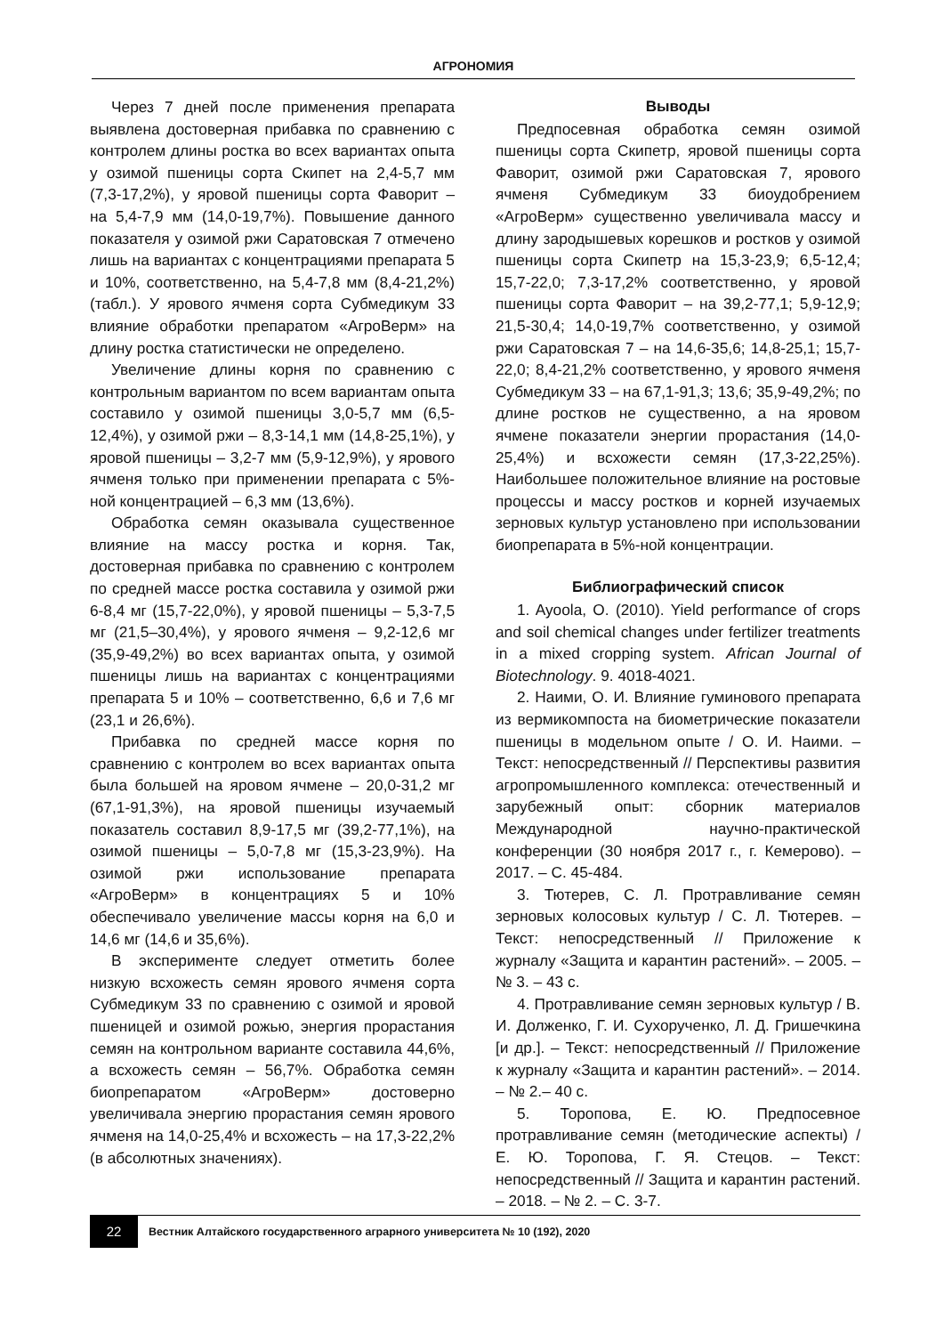АГРОНОМИЯ
Через 7 дней после применения препарата выявлена достоверная прибавка по сравнению с контролем длины ростка во всех вариантах опыта у озимой пшеницы сорта Скипет на 2,4-5,7 мм (7,3-17,2%), у яровой пшеницы сорта Фаворит – на 5,4-7,9 мм (14,0-19,7%). Повышение данного показателя у озимой ржи Саратовская 7 отмечено лишь на вариантах с концентрациями препарата 5 и 10%, соответственно, на 5,4-7,8 мм (8,4-21,2%) (табл.). У ярового ячменя сорта Субмедикум 33 влияние обработки препаратом «АгроВерм» на длину ростка статистически не определено.
Увеличение длины корня по сравнению с контрольным вариантом по всем вариантам опыта составило у озимой пшеницы 3,0-5,7 мм (6,5-12,4%), у озимой ржи – 8,3-14,1 мм (14,8-25,1%), у яровой пшеницы – 3,2-7 мм (5,9-12,9%), у ярового ячменя только при применении препарата с 5%-ной концентрацией – 6,3 мм (13,6%).
Обработка семян оказывала существенное влияние на массу ростка и корня. Так, достоверная прибавка по сравнению с контролем по средней массе ростка составила у озимой ржи 6-8,4 мг (15,7-22,0%), у яровой пшеницы – 5,3-7,5 мг (21,5–30,4%), у ярового ячменя – 9,2-12,6 мг (35,9-49,2%) во всех вариантах опыта, у озимой пшеницы лишь на вариантах с концентрациями препарата 5 и 10% – соответственно, 6,6 и 7,6 мг (23,1 и 26,6%).
Прибавка по средней массе корня по сравнению с контролем во всех вариантах опыта была большей на яровом ячмене – 20,0-31,2 мг (67,1-91,3%), на яровой пшеницы изучаемый показатель составил 8,9-17,5 мг (39,2-77,1%), на озимой пшеницы – 5,0-7,8 мг (15,3-23,9%). На озимой ржи использование препарата «АгроВерм» в концентрациях 5 и 10% обеспечивало увеличение массы корня на 6,0 и 14,6 мг (14,6 и 35,6%).
В эксперименте следует отметить более низкую всхожесть семян ярового ячменя сорта Субмедикум 33 по сравнению с озимой и яровой пшеницей и озимой рожью, энергия прорастания семян на контрольном варианте составила 44,6%, а всхожесть семян – 56,7%. Обработка семян биопрепаратом «АгроВерм» достоверно увеличивала энергию прорастания семян ярового ячменя на 14,0-25,4% и всхожесть – на 17,3-22,2% (в абсолютных значениях).
Выводы
Предпосевная обработка семян озимой пшеницы сорта Скипетр, яровой пшеницы сорта Фаворит, озимой ржи Саратовская 7, ярового ячменя Субмедикум 33 биоудобрением «АгроВерм» существенно увеличивала массу и длину зародышевых корешков и ростков у озимой пшеницы сорта Скипетр на 15,3-23,9; 6,5-12,4; 15,7-22,0; 7,3-17,2% соответственно, у яровой пшеницы сорта Фаворит – на 39,2-77,1; 5,9-12,9; 21,5-30,4; 14,0-19,7% соответственно, у озимой ржи Саратовская 7 – на 14,6-35,6; 14,8-25,1; 15,7-22,0; 8,4-21,2% соответственно, у ярового ячменя Субмедикум 33 – на 67,1-91,3; 13,6; 35,9-49,2%; по длине ростков не существенно, а на яровом ячмене показатели энергии прорастания (14,0-25,4%) и всхожести семян (17,3-22,25%). Наибольшее положительное влияние на ростовые процессы и массу ростков и корней изучаемых зерновых культур установлено при использовании биопрепарата в 5%-ной концентрации.
Библиографический список
1. Ayoola, O. (2010). Yield performance of crops and soil chemical changes under fertilizer treatments in a mixed cropping system. African Journal of Biotechnology. 9. 4018-4021.
2. Наими, О. И. Влияние гуминового препарата из вермикомпоста на биометрические показатели пшеницы в модельном опыте / О. И. Наими. – Текст: непосредственный // Перспективы развития агропромышленного комплекса: отечественный и зарубежный опыт: сборник материалов Международной научно-практической конференции (30 ноября 2017 г., г. Кемерово). – 2017. – С. 45-484.
3. Тютерев, С. Л. Протравливание семян зерновых колосовых культур / С. Л. Тютерев. – Текст: непосредственный // Приложение к журналу «Защита и карантин растений». – 2005. – № 3. – 43 с.
4. Протравливание семян зерновых культур / В. И. Долженко, Г. И. Сухорученко, Л. Д. Гришечкина [и др.]. – Текст: непосредственный // Приложение к журналу «Защита и карантин растений». – 2014. – № 2.– 40 с.
5. Торопова, Е. Ю. Предпосевное протравливание семян (методические аспекты) / Е. Ю. Торопова, Г. Я. Стецов. – Текст: непосредственный // Защита и карантин растений. – 2018. – № 2. – С. 3-7.
22
Вестник Алтайского государственного аграрного университета № 10 (192), 2020